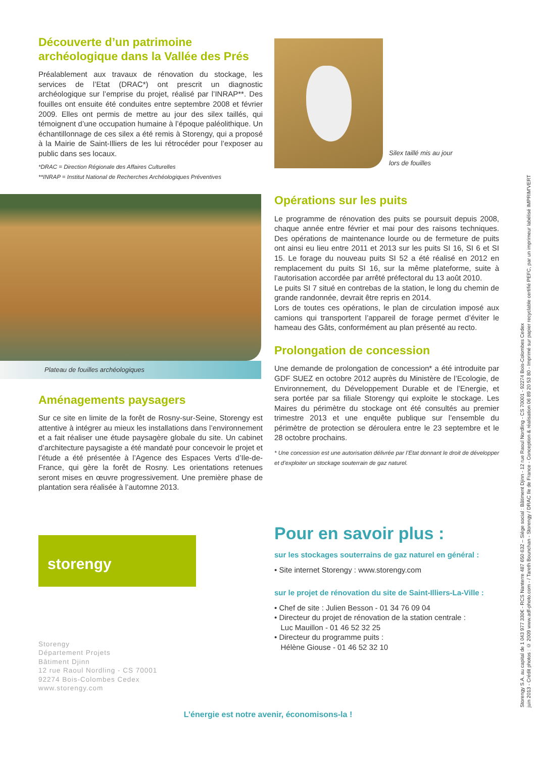Découverte d’un patrimoine archéologique dans la Vallée des Prés
Préalablement aux travaux de rénovation du stockage, les services de l’Etat (DRAC*) ont prescrit un diagnostic archéologique sur l’emprise du projet, réalisé par l’INRAP**. Des fouilles ont ensuite été conduites entre septembre 2008 et février 2009. Elles ont permis de mettre au jour des silex taillés, qui témoignent d’une occupation humaine à l’époque paléolithique. Un échantillonnage de ces silex a été remis à Storengy, qui a proposé à la Mairie de Saint-Illiers de les lui rétrocéder pour l’exposer au public dans ses locaux.
*DRAC = Direction Régionale des Affaires Culturelles
**INRAP = Institut National de Recherches Archéologiques Préventives
Plateau de fouilles archéologiques
Aménagements paysagers
Sur ce site en limite de la forêt de Rosny-sur-Seine, Storengy est attentive à intégrer au mieux les installations dans l’environnement et a fait réaliser une étude paysagère globale du site. Un cabinet d’architecture paysagiste a été mandaté pour concevoir le projet et l’étude a été présentée à l’Agence des Espaces Verts d’Ile-de-France, qui gère la forêt de Rosny. Les orientations retenues seront mises en œuvre progressivement. Une première phase de plantation sera réalisée à l’automne 2013.
storengy
Storengy
Département Projets
Bâtiment Djinn
12 rue Raoul Nordling - CS 70001
92274 Bois-Colombes Cedex
www.storengy.com
Silex taillé mis au jour
lors de fouilles
Opérations sur les puits
Le programme de rénovation des puits se poursuit depuis 2008, chaque année entre février et mai pour des raisons techniques. Des opérations de maintenance lourde ou de fermeture de puits ont ainsi eu lieu entre 2011 et 2013 sur les puits SI 16, SI 6 et SI 15. Le forage du nouveau puits SI 52 a été réalisé en 2012 en remplacement du puits SI 16, sur la même plateforme, suite à l’autorisation accordée par arrêté préfectoral du 13 août 2010.
Le puits SI 7 situé en contrebas de la station, le long du chemin de grande randonnée, devrait être repris en 2014.
Lors de toutes ces opérations, le plan de circulation imposé aux camions qui transportent l’appareil de forage permet d’éviter le hameau des Gâts, conformément au plan présenté au recto.
Prolongation de concession
Une demande de prolongation de concession* a été introduite par GDF SUEZ en octobre 2012 auprès du Ministère de l’Ecologie, de Environnement, du Développement Durable et de l’Energie, et sera portée par sa filiale Storengy qui exploite le stockage. Les Maires du périmètre du stockage ont été consultés au premier trimestre 2013 et une enquête publique sur l’ensemble du périmètre de protection se déroulera entre le 23 septembre et le 28 octobre prochains.
* Une concession est une autorisation délivrée par l’Etat donnant le droit de développer et d’exploiter un stockage souterrain de gaz naturel.
Pour en savoir plus :
sur les stockages souterrains de gaz naturel en général :
• Site internet Storengy : www.storengy.com
sur le projet de rénovation du site de Saint-Illiers-La-Ville :
• Chef de site : Julien Besson - 01 34 76 09 04
• Directeur du projet de rénovation de la station centrale :
Luc Mauillon - 01 46 52 32 25
• Directeur du programme puits :
Hélène Giouse - 01 46 52 32 10
L’énergie est notre avenir, économisons-la !
Storengy S.A. au capital de 1 043 977 330€ - RCS Nanterre 487 650 632 – Siège social : Bâtiment Djinn - 12 rue Raoul Nordling - CS 70001 - 92274 Bois-Colombes Cedex
juin 2013 - Crédit photos : © 2009 www.adf-photo.com - / Tareth Bounchan - Storengy / DRAC Ile de France - Conception & réalisation 06 89 20 53 80 - Imprimé sur papier recyclable certifié PEFC, par un imprimeur labélisé IMPRIM'VERT